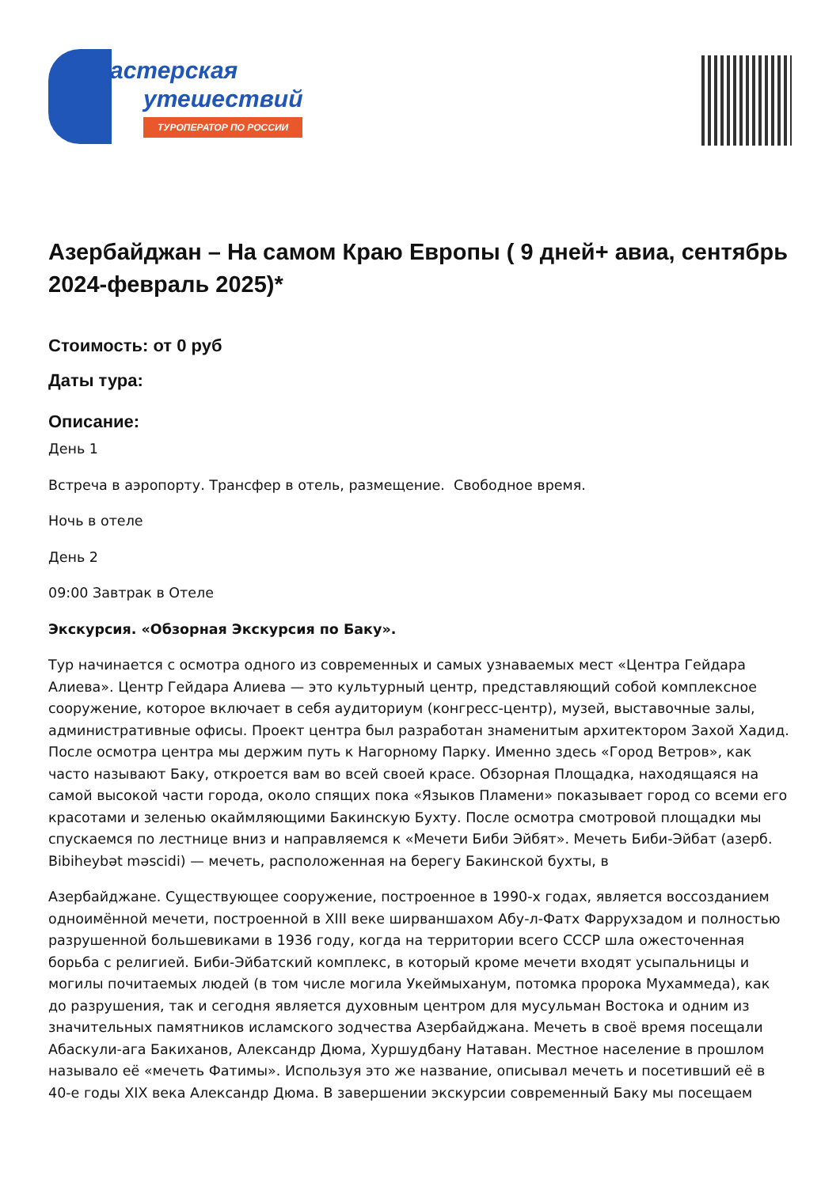астерская
утешествий
ТУРОПЕРАТОР ПО РОССИИ
Азербайджан – На самом Краю Европы ( 9 дней+ авиа, сентябрь 2024-февраль 2025)*
Стоимость: от 0 руб
Даты тура:
Описание:
День 1
Встреча в аэропорту. Трансфер в отель, размещение. Свободное время.
Ночь в отеле
День 2
09:00 Завтрак в Отеле
Экскурсия. «Обзорная Экскурсия по Баку».
Тур начинается с осмотра одного из современных и самых узнаваемых мест «Центра Гейдара Алиева». Центр Гейдара Алиева — это культурный центр, представляющий собой комплексное сооружение, которое включает в себя аудиториум (конгресс-центр), музей, выставочные залы, административные офисы. Проект центра был разработан знаменитым архитектором Захой Хадид. После осмотра центра мы держим путь к Нагорному Парку. Именно здесь «Город Ветров», как часто называют Баку, откроется вам во всей своей красе. Обзорная Площадка, находящаяся на самой высокой части города, около спящих пока «Языков Пламени» показывает город со всеми его красотами и зеленью окаймляющими Бакинскую Бухту. После осмотра смотровой площадки мы спускаемся по лестнице вниз и направляемся к «Мечети Биби Эйбят». Мечеть Биби-Эйбат (азерб. Bibiheybət məscidi) — мечеть, расположенная на берегу Бакинской бухты, в
Азербайджане. Существующее сооружение, построенное в 1990-х годах, является воссозданием одноимённой мечети, построенной в XIII веке ширваншахом Абу-л-Фатх Фаррухзадом и полностью разрушенной большевиками в 1936 году, когда на территории всего СССР шла ожесточенная борьба с религией. Биби-Эйбатский комплекс, в который кроме мечети входят усыпальницы и могилы почитаемых людей (в том числе могила Укеймыханум, потомка пророка Мухаммеда), как до разрушения, так и сегодня является духовным центром для мусульман Востока и одним из значительных памятников исламского зодчества Азербайджана. Мечеть в своё время посещали Абаскули-ага Бакиханов, Александр Дюма, Хуршудбану Натаван. Местное население в прошлом называло её «мечеть Фатимы». Используя это же название, описывал мечеть и посетивший её в 40-е годы XIX века Александр Дюма. В завершении экскурсии современный Баку мы посещаем